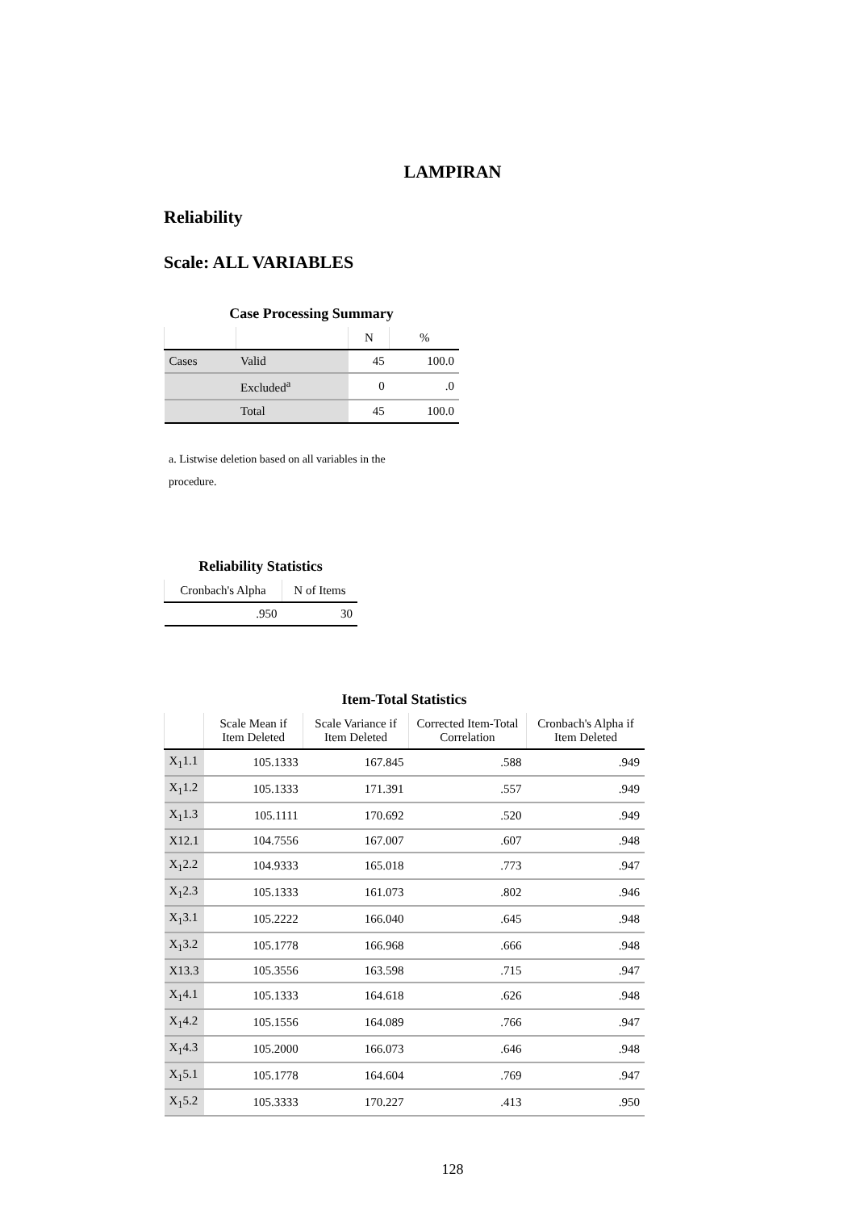LAMPIRAN
Reliability
Scale: ALL VARIABLES
Case Processing Summary
| | | N | % |
| --- | --- | --- | --- |
| Cases | Valid | 45 | 100.0 |
| | Excluded<sup>a</sup> | 0 | .0 |
| | Total | 45 | 100.0 |
a. Listwise deletion based on all variables in the procedure.
Reliability Statistics
| Cronbach's Alpha | N of Items |
| --- | --- |
| .950 | 30 |
Item-Total Statistics
| | Scale Mean if Item Deleted | Scale Variance if Item Deleted | Corrected Item-Total Correlation | Cronbach's Alpha if Item Deleted |
| --- | --- | --- | --- | --- |
| X<sub>1</sub>1.1 | 105.1333 | 167.845 | .588 | .949 |
| X<sub>1</sub>1.2 | 105.1333 | 171.391 | .557 | .949 |
| X<sub>1</sub>1.3 | 105.1111 | 170.692 | .520 | .949 |
| X12.1 | 104.7556 | 167.007 | .607 | .948 |
| X<sub>1</sub>2.2 | 104.9333 | 165.018 | .773 | .947 |
| X<sub>1</sub>2.3 | 105.1333 | 161.073 | .802 | .946 |
| X<sub>1</sub>3.1 | 105.2222 | 166.040 | .645 | .948 |
| X<sub>1</sub>3.2 | 105.1778 | 166.968 | .666 | .948 |
| X13.3 | 105.3556 | 163.598 | .715 | .947 |
| X<sub>1</sub>4.1 | 105.1333 | 164.618 | .626 | .948 |
| X<sub>1</sub>4.2 | 105.1556 | 164.089 | .766 | .947 |
| X<sub>1</sub>4.3 | 105.2000 | 166.073 | .646 | .948 |
| X<sub>1</sub>5.1 | 105.1778 | 164.604 | .769 | .947 |
| X<sub>1</sub>5.2 | 105.3333 | 170.227 | .413 | .950 |
128